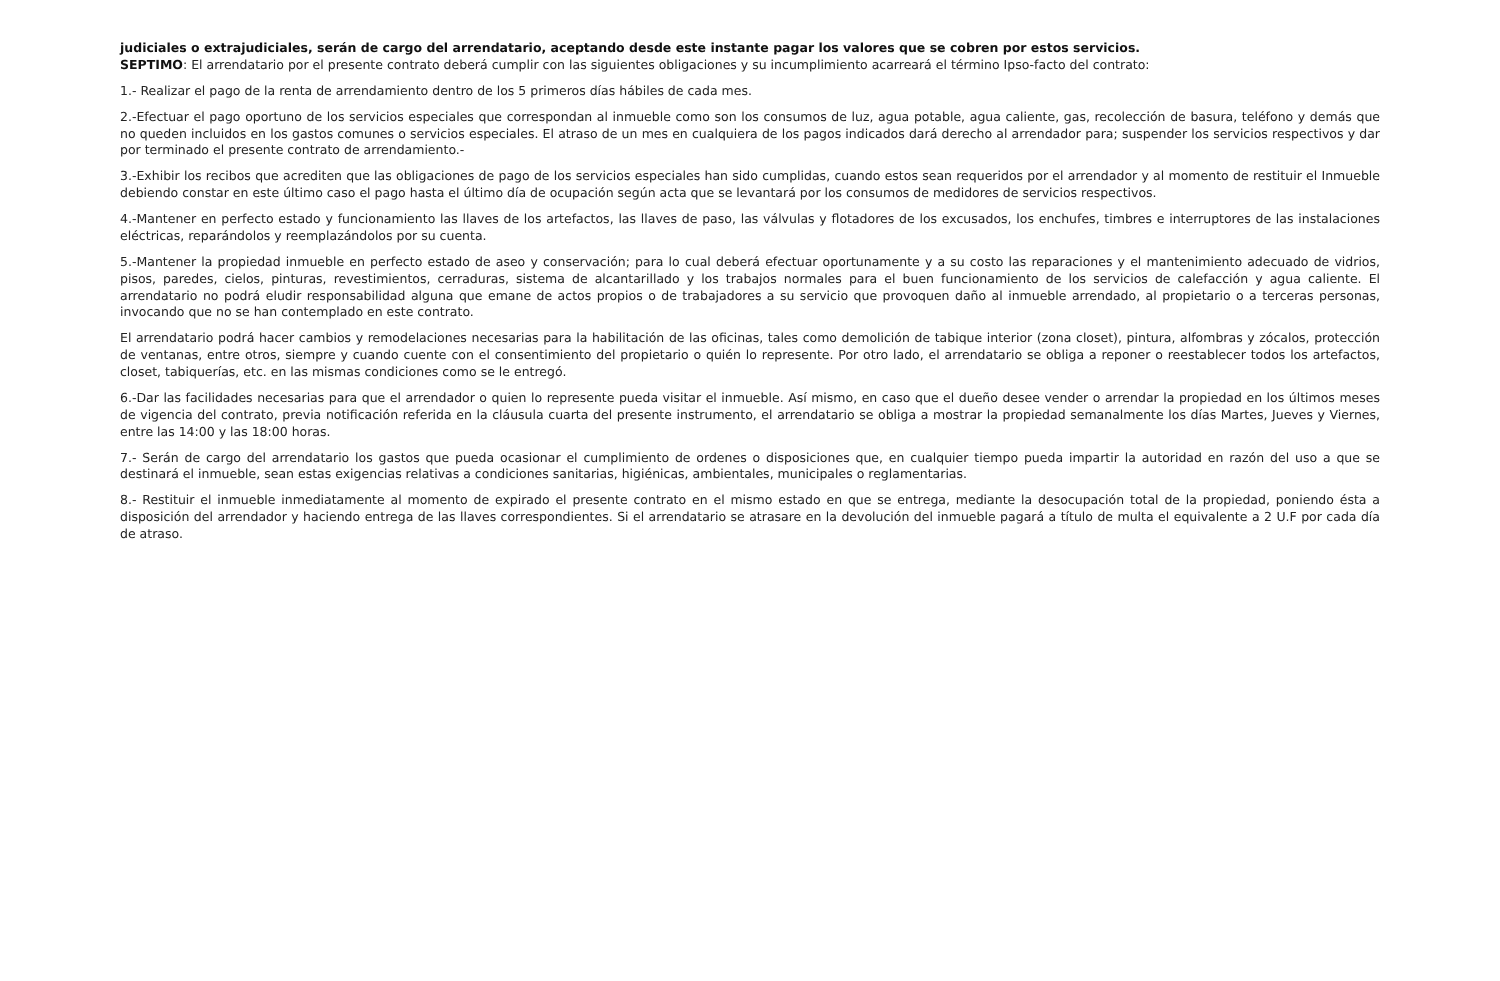judiciales o extrajudiciales, serán de cargo del arrendatario, aceptando desde este instante pagar los valores que se cobren por estos servicios.
SEPTIMO: El arrendatario por el presente contrato deberá cumplir con las siguientes obligaciones y su incumplimiento acarreará el término Ipso-facto del contrato:
1.- Realizar el pago de la renta de arrendamiento dentro de los 5 primeros días hábiles de cada mes.
2.-Efectuar el pago oportuno de los servicios especiales que correspondan al inmueble como son los consumos de luz, agua potable, agua caliente, gas, recolección de basura, teléfono y demás que no queden incluidos en los gastos comunes o servicios especiales. El atraso de un mes en cualquiera de los pagos indicados dará derecho al arrendador para; suspender los servicios respectivos y dar por terminado el presente contrato de arrendamiento.-
3.-Exhibir los recibos que acrediten que las obligaciones de pago de los servicios especiales han sido cumplidas, cuando estos sean requeridos por el arrendador y al momento de restituir el Inmueble debiendo constar en este último caso el pago hasta el último día de ocupación según acta que se levantará por los consumos de medidores de servicios respectivos.
4.-Mantener en perfecto estado y funcionamiento las llaves de los artefactos, las llaves de paso, las válvulas y flotadores de los excusados, los enchufes, timbres e interruptores de las instalaciones eléctricas, reparándolos y reemplazándolos por su cuenta.
5.-Mantener la propiedad inmueble en perfecto estado de aseo y conservación; para lo cual deberá efectuar oportunamente y a su costo las reparaciones y el mantenimiento adecuado de vidrios, pisos, paredes, cielos, pinturas, revestimientos, cerraduras, sistema de alcantarillado y los trabajos normales para el buen funcionamiento de los servicios de calefacción y agua caliente. El arrendatario no podrá eludir responsabilidad alguna que emane de actos propios o de trabajadores a su servicio que provoquen daño al inmueble arrendado, al propietario o a terceras personas, invocando que no se han contemplado en este contrato.
El arrendatario podrá hacer cambios y remodelaciones necesarias para la habilitación de las oficinas, tales como demolición de tabique interior (zona closet), pintura, alfombras y zócalos, protección de ventanas, entre otros, siempre y cuando cuente con el consentimiento del propietario o quién lo represente. Por otro lado, el arrendatario se obliga a reponer o reestablecer todos los artefactos, closet, tabiquerías, etc. en las mismas condiciones como se le entregó.
6.-Dar las facilidades necesarias para que el arrendador o quien lo represente pueda visitar el inmueble. Así mismo, en caso que el dueño desee vender o arrendar la propiedad en los últimos meses de vigencia del contrato, previa notificación referida en la cláusula cuarta del presente instrumento, el arrendatario se obliga a mostrar la propiedad semanalmente los días Martes, Jueves y Viernes, entre las 14:00 y las 18:00 horas.
7.- Serán de cargo del arrendatario los gastos que pueda ocasionar el cumplimiento de ordenes o disposiciones que, en cualquier tiempo pueda impartir la autoridad en razón del uso a que se destinará el inmueble, sean estas exigencias relativas a condiciones sanitarias, higiénicas, ambientales, municipales o reglamentarias.
8.- Restituir el inmueble inmediatamente al momento de expirado el presente contrato en el mismo estado en que se entrega, mediante la desocupación total de la propiedad, poniendo ésta a disposición del arrendador y haciendo entrega de las llaves correspondientes. Si el arrendatario se atrasare en la devolución del inmueble pagará a título de multa el equivalente a 2 U.F por cada día de atraso.